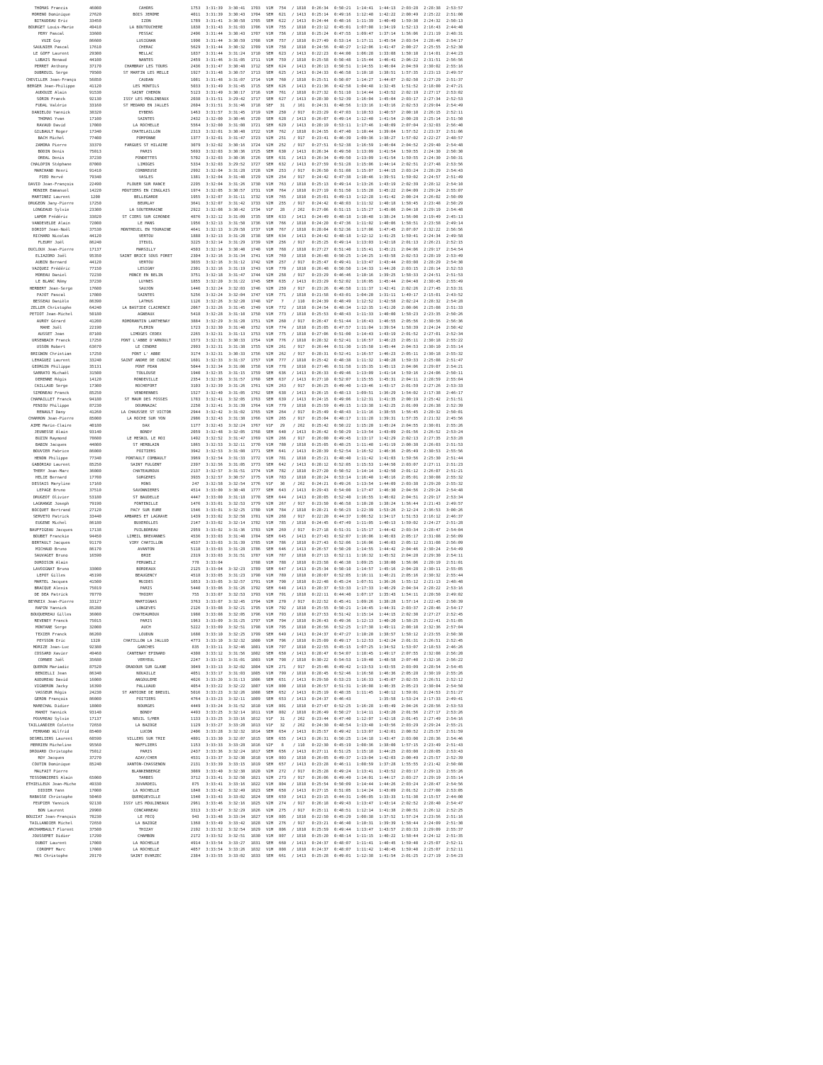| THOMAS Francis | 46000 | CAHORS | 1753 | 3:31:39 | 3:30:41 | 1703 | V1M | 754 | / 1810 | 0:26:34 | 0:50:21 | 1:14:41 | 1:44:13 | 2:03:28 | 2:28:38 | 2:53:57 |
| MORENO Dominique | 27620 | BOIS JEROME | 4011 | 3:31:39 | 3:30:43 | 1704 | SEM | 621 | / 1413 | 0:25:14 | 0:49:16 | 1:12:48 | 1:42:22 | 2:00:49 | 2:25:22 | 2:51:00 |
| BITAUDEAU Eric | 33450 | IZON | 1789 | 3:31:41 | 3:30:58 | 1705 | SEM | 622 | / 1413 | 0:24:44 | 0:48:16 | 1:11:39 | 1:40:49 | 1:59:30 | 2:24:32 | 2:50:13 |
| BOURGET Louis-Marie | 49410 | LA BOUTOUCHERE | 1838 | 3:31:43 | 3:31:03 | 1706 | V1M | 755 | / 1810 | 0:23:12 | 0:45:01 | 1:07:08 | 1:34:19 | 1:52:13 | 2:16:43 | 2:44:40 |
| PERY Pascal | 33600 | PESSAC | 2496 | 3:31:44 | 3:30:43 | 1707 | V1M | 756 | / 1810 | 0:25:24 | 0:47:55 | 1:09:47 | 1:37:14 | 1:56:06 | 2:21:19 | 2:48:31 |
| VUZE Guy | 86600 | LUSIGNAN | 1990 | 3:31:44 | 3:30:59 | 1708 | V1M | 757 | / 1810 | 0:27:49 | 0:53:14 | 1:17:11 | 1:45:54 | 2:03:54 | 2:28:46 | 2:54:17 |
| SAULNIER Pascal | 17610 | CHERAC | 5629 | 3:31:44 | 3:30:32 | 1709 | V1M | 758 | / 1810 | 0:24:56 | 0:48:27 | 1:12:06 | 1:41:47 | 2:00:27 | 2:25:55 | 2:52:30 |
| LE GOFF Laurent | 29300 | MELLAC | 1837 | 3:31:44 | 3:31:24 | 1710 | SEM | 623 | / 1413 | 0:22:23 | 0:44:00 | 1:06:28 | 1:33:08 | 1:50:10 | 2:14:01 | 2:44:23 |
| LUBAIS Renaud | 44100 | NANTES | 2459 | 3:31:46 | 3:31:05 | 1711 | V1M | 759 | / 1810 | 0:25:58 | 0:50:48 | 1:15:44 | 1:46:41 | 2:06:22 | 2:31:51 | 2:56:56 |
| PERRET Anthony | 37170 | CHAMBRAY LES TOURS | 2436 | 3:31:47 | 3:30:48 | 1712 | SEM | 624 | / 1413 | 0:26:13 | 0:50:51 | 1:14:55 | 1:46:04 | 2:04:59 | 2:30:02 | 2:55:16 |
| DUBREUIL Serge | 79500 | ST MARTIN LES MELLE | 1927 | 3:31:48 | 3:30:57 | 1713 | SEM | 625 | / 1413 | 0:24:33 | 0:46:58 | 1:10:18 | 1:38:51 | 1:57:35 | 2:23:13 | 2:49:57 |
| CHEVILLER Jean-Franço | 56850 | CAUDAN | 1081 | 3:31:48 | 3:31:07 | 1714 | V1M | 760 | / 1810 | 0:25:51 | 0:50:07 | 1:14:27 | 1:44:07 | 2:02:50 | 2:27:29 | 2:51:37 |
| BERGER Jean-Philippe | 41120 | LES MONTILS | 5033 | 3:31:49 | 3:31:45 | 1715 | SEM | 626 | / 1413 | 0:21:36 | 0:42:58 | 1:04:48 | 1:32:45 | 1:51:52 | 2:18:00 | 2:47:21 |
| AUDOUZE Alain | 91530 | SAINT CHERON | 5123 | 3:31:49 | 3:30:17 | 1716 | V1M | 761 | / 1810 | 0:27:32 | 0:51:10 | 1:14:44 | 1:43:52 | 2:02:19 | 2:27:17 | 2:53:02 |
| SORIN Franck | 92130 | ISSY LES MOULINEAUX | 2038 | 3:31:51 | 3:29:42 | 1717 | SEM | 627 | / 1413 | 0:28:30 | 0:52:39 | 1:16:04 | 1:45:04 | 2:03:17 | 2:27:34 | 2:52:53 |
| FUDAL Valérie | 33160 | ST MEDARD EN JALLES | 2604 | 3:31:51 | 3:31:46 | 1718 | SEF | 31 | / 161 | 0:24:31 | 0:48:56 | 1:13:16 | 1:43:16 | 2:02:53 | 2:29:04 | 2:54:49 |
| DANIELOU Yannick | 38320 | EYBENS | 1463 | 3:31:57 | 3:31:45 | 1719 | V2M | 250 | / 917 | 0:23:29 | 0:47:03 | 1:10:53 | 1:40:57 | 2:00:10 | 2:26:15 | 2:52:11 |
| THOMAS Yvan | 17100 | SAINTES | 2432 | 3:32:00 | 3:30:46 | 1720 | SEM | 628 | / 1413 | 0:26:07 | 0:49:14 | 1:12:40 | 1:41:54 | 2:00:28 | 2:25:14 | 2:51:50 |
| RAVAUD David | 17000 | LA ROCHELLE | 5564 | 3:32:00 | 3:31:08 | 1721 | SEM | 629 | / 1413 | 0:28:19 | 0:53:11 | 1:17:46 | 1:48:09 | 2:07:04 | 2:32:03 | 2:56:40 |
| GILBAULT Roger | 17340 | CHATELAILLON | 2313 | 3:32:01 | 3:30:48 | 1722 | V1M | 762 | / 1810 | 0:24:55 | 0:47:40 | 1:10:44 | 1:39:04 | 1:57:52 | 2:23:37 | 2:51:06 |
| BACH Michel | 77400 | POMPONNE | 1377 | 3:32:01 | 3:31:47 | 1723 | V2M | 251 | / 917 | 0:23:41 | 0:46:39 | 1:09:36 | 1:38:27 | 1:57:02 | 2:22:27 | 2:48:57 |
| ZAMORA Pierre | 33370 | FARGUES ST HILAIRE | 3079 | 3:32:02 | 3:30:16 | 1724 | V2M | 252 | / 917 | 0:27:51 | 0:52:38 | 1:16:59 | 1:46:04 | 2:04:52 | 2:29:40 | 2:54:48 |
| BODIN Denis | 75013 | PARIS | 5693 | 3:32:03 | 3:30:36 | 1725 | SEM | 630 | / 1413 | 0:26:34 | 0:49:50 | 1:13:09 | 1:41:54 | 1:59:55 | 2:24:30 | 2:50:30 |
| OREAL Denis | 37230 | FONDETTES | 5702 | 3:32:03 | 3:30:36 | 1726 | SEM | 631 | / 1413 | 0:26:34 | 0:49:50 | 1:13:09 | 1:41:54 | 1:59:55 | 2:24:30 | 2:50:31 |
| CHALOPIN Stéphane | 87000 | LIMOGES | 5334 | 3:32:03 | 3:29:52 | 1727 | SEM | 632 | / 1413 | 0:27:59 | 0:51:28 | 1:15:06 | 1:44:14 | 2:02:51 | 2:27:48 | 2:53:56 |
| MARCHAND Henri | 91410 | CORBREUSE | 2992 | 3:32:04 | 3:31:28 | 1728 | V2M | 253 | / 917 | 0:26:50 | 0:51:08 | 1:15:07 | 1:44:15 | 2:03:24 | 2:28:29 | 2:54:43 |
| PIED Hervé | 79340 | VASLES | 1381 | 3:32:04 | 3:31:40 | 1729 | V2M | 254 | / 917 | 0:24:42 | 0:47:38 | 1:10:46 | 1:39:51 | 1:59:02 | 2:24:57 | 2:51:49 |
| DAVID Jean-François | 22490 | PLOUER SUR RANCE | 2295 | 3:32:04 | 3:31:26 | 1730 | V1M | 763 | / 1810 | 0:25:13 | 0:49:14 | 1:13:26 | 1:43:19 | 2:02:39 | 2:28:12 | 2:54:10 |
| MONIER Emmanuel | 14220 | MOUTIERS EN CINGLAIS | 1974 | 3:32:05 | 3:30:57 | 1731 | V1M | 764 | / 1810 | 0:27:19 | 0:51:50 | 1:15:28 | 1:45:22 | 2:04:09 | 2:29:24 | 2:55:07 |
| MARTINEZ Laurent | 1200 | BELLEGARDE | 1955 | 3:32:07 | 3:31:11 | 1732 | V1M | 765 | / 1810 | 0:25:01 | 0:49:13 | 1:12:28 | 1:41:42 | 2:00:24 | 2:26:02 | 2:50:09 |
| DRUGEON Jany-Pierre | 17250 | BEURLAY | 3641 | 3:32:07 | 3:31:42 | 1733 | V2M | 255 | / 917 | 0:24:42 | 0:48:03 | 1:11:32 | 1:40:18 | 1:58:45 | 2:23:48 | 2:50:29 |
| LONGEAUD Sylvie | 23300 | LA SOUTERRAINE | 2922 | 3:32:08 | 3:30:42 | 1734 | V1F | 28 | / 262 | 0:27:06 | 0:51:15 | 1:15:27 | 1:45:06 | 2:04:10 | 2:29:19 | 2:54:48 |
| LAMOR Frédéric | 33820 | ST CIERS SUR GIRONDE | 4876 | 3:32:12 | 3:31:09 | 1735 | SEM | 633 | / 1413 | 0:24:49 | 0:48:18 | 1:10:48 | 1:38:24 | 1:56:00 | 2:19:49 | 2:45:13 |
| VANDEVELDE Alain | 72000 | LE MANS | 1956 | 3:32:13 | 3:31:50 | 1736 | V1M | 766 | / 1810 | 0:24:20 | 0:47:36 | 1:11:02 | 1:40:06 | 1:58:51 | 2:23:58 | 2:49:14 |
| DORIOT Jean-Noël | 37530 | MONTREUIL EN TOURAINE | 4641 | 3:32:13 | 3:29:58 | 1737 | V1M | 767 | / 1810 | 0:28:04 | 0:52:36 | 1:17:06 | 1:47:45 | 2:07:07 | 2:32:22 | 2:56:56 |
| RICHARD Nicolas | 44120 | VERTOU | 1888 | 3:32:13 | 3:31:20 | 1738 | SEM | 634 | / 1413 | 0:24:42 | 0:48:18 | 1:12:12 | 1:41:25 | 1:59:41 | 2:24:34 | 2:49:58 |
| FLEURY Joël | 86240 | ITEUIL | 3225 | 3:32:14 | 3:31:29 | 1739 | V2M | 256 | / 917 | 0:25:25 | 0:49:14 | 1:13:03 | 1:42:18 | 2:01:13 | 2:26:21 | 2:52:15 |
| DUCLOUX Jean-Pierre | 17137 | MARSILLY | 4503 | 3:32:14 | 3:30:40 | 1740 | V1M | 768 | / 1810 | 0:27:27 | 0:51:40 | 1:15:41 | 1:45:21 | 2:04:06 | 2:29:17 | 2:54:54 |
| ELIAZORD Joël | 95350 | SAINT BRICE SOUS FORET | 2304 | 3:32:16 | 3:31:34 | 1741 | V1M | 769 | / 1810 | 0:26:48 | 0:50:25 | 1:14:25 | 1:43:58 | 2:02:53 | 2:28:19 | 2:53:49 |
| AUBIN Bernard | 44120 | VERTOU | 3035 | 3:32:16 | 3:31:12 | 1742 | V2M | 257 | / 917 | 0:25:47 | 0:49:41 | 1:13:47 | 1:43:44 | 2:03:08 | 2:28:29 | 2:54:30 |
| VAZQUEZ Frédéric | 77150 | LESIGNY | 2301 | 3:32:16 | 3:31:19 | 1743 | V1M | 770 | / 1810 | 0:26:48 | 0:50:50 | 1:14:33 | 1:44:20 | 2:03:15 | 2:28:14 | 2:52:53 |
| MOREAU Daniel | 72230 | MONCE EN BELIN | 3751 | 3:32:18 | 3:31:47 | 1744 | V2M | 258 | / 917 | 0:23:29 | 0:46:46 | 1:10:16 | 1:39:25 | 1:58:33 | 2:24:51 | 2:51:53 |
| LE BLANC Rémy | 37230 | LUYNES | 1855 | 3:32:20 | 3:31:22 | 1745 | SEM | 635 | / 1413 | 0:23:29 | 0:52:02 | 1:16:05 | 1:45:44 | 2:04:48 | 2:30:45 | 2:55:49 |
| HERBERT Jean-Serge | 17600 | SAUJON | 1446 | 3:32:24 | 3:32:03 | 1746 | V2M | 259 | / 917 | 0:23:26 | 0:46:58 | 1:11:37 | 1:42:41 | 2:02:26 | 2:27:45 | 2:53:31 |
| PAJOT Pascal | 17800 | SAINTES | 5256 | 3:32:24 | 3:32:04 | 1747 | V1M | 771 | / 1810 | 0:21:58 | 0:43:01 | 1:04:20 | 1:31:11 | 1:49:17 | 2:15:01 | 2:43:52 |
| BESSEAU Danièle | 86390 | LATHUS | 1126 | 3:32:26 | 3:32:20 | 1748 | V2F | 7 | / 110 | 0:24:39 | 0:48:49 | 1:12:52 | 1:42:58 | 2:02:24 | 2:28:32 | 2:54:28 |
| ZELLER Christophe | 64240 | LA BASTIDE CLAIRENCE | 2067 | 3:32:26 | 3:31:45 | 1749 | V1M | 772 | / 1810 | 0:24:54 | 0:48:34 | 1:12:35 | 1:41:20 | 2:00:06 | 2:25:08 | 2:51:33 |
| PETIOT Jean-Michel | 50180 | AGNEAUX | 5418 | 3:32:28 | 3:31:10 | 1750 | V1M | 773 | / 1810 | 0:25:53 | 0:48:43 | 1:11:33 | 1:40:00 | 1:58:23 | 2:23:35 | 2:50:26 |
| AUROY Gérard | 41200 | ROMORANTIN LANTHENAY | 3884 | 3:32:29 | 3:31:20 | 1751 | V2M | 260 | / 917 | 0:26:47 | 0:51:44 | 1:16:43 | 1:46:55 | 2:05:56 | 2:30:56 | 2:56:36 |
| MAHE Joël | 22190 | PLERIN | 1723 | 3:32:30 | 3:31:40 | 1752 | V1M | 774 | / 1810 | 0:25:05 | 0:47:57 | 1:11:04 | 1:39:54 | 1:58:39 | 2:24:24 | 2:50:42 |
| AUSSET Jean | 87100 | LIMOGES CEDEX | 2265 | 3:32:31 | 3:31:13 | 1753 | V1M | 775 | / 1810 | 0:27:06 | 0:51:00 | 1:14:43 | 1:43:19 | 2:01:52 | 2:27:01 | 2:52:34 |
| URSENBACH Franck | 17250 | PONT L'ABBE D'ARNOULT | 1573 | 3:32:31 | 3:30:33 | 1754 | V1M | 776 | / 1810 | 0:28:32 | 0:52:41 | 1:16:57 | 1:46:23 | 2:05:11 | 2:30:18 | 2:55:22 |
| USSON Robert | 63670 | LE CENDRE | 2993 | 3:32:31 | 3:31:38 | 1755 | V2M | 261 | / 917 | 0:26:44 | 0:51:30 | 1:15:50 | 1:45:44 | 2:04:53 | 2:30:10 | 2:55:14 |
| BRIGNON Christian | 17250 | PONT L' ABBE | 3174 | 3:32:31 | 3:30:33 | 1756 | V2M | 262 | / 917 | 0:28:31 | 0:52:41 | 1:16:57 | 1:46:23 | 2:05:11 | 2:30:18 | 2:55:32 |
| LEHAGUEZ Laurent | 33240 | SAINT ANDRE DE CUBZAC | 1601 | 3:32:33 | 3:31:37 | 1757 | V1M | 777 | / 1810 | 0:25:42 | 0:48:38 | 1:11:32 | 1:40:28 | 1:59:33 | 2:25:08 | 2:51:47 |
| GEORGIN Philippe | 35131 | PONT PEAN | 5044 | 3:32:34 | 3:31:00 | 1758 | V1M | 778 | / 1810 | 0:27:46 | 0:51:58 | 1:15:35 | 1:45:13 | 2:04:06 | 2:29:07 | 2:54:21 |
| SARRATO Michaël | 31500 | TOULOUSE | 1940 | 3:32:35 | 3:31:15 | 1759 | SEM | 636 | / 1413 | 0:26:33 | 0:49:46 | 1:13:09 | 1:41:14 | 1:59:16 | 2:24:06 | 2:50:11 |
| DERENNE Régis | 14120 | RONDEVILLE | 2354 | 3:32:36 | 3:31:57 | 1760 | SEM | 637 | / 1413 | 0:27:10 | 0:52:07 | 1:15:55 | 1:45:31 | 2:04:11 | 2:28:59 | 2:55:04 |
| CAILLAUD Serge | 17300 | ROCHEFORT | 3103 | 3:32:39 | 3:31:26 | 1761 | V2M | 263 | / 917 | 0:26:25 | 0:49:40 | 1:13:46 | 1:43:17 | 2:01:59 | 2:27:26 | 2:53:33 |
| SIMONEAU Franck | 85250 | VENDRENNES | 1527 | 3:32:40 | 3:31:05 | 1762 | SEM | 638 | / 1413 | 0:26:15 | 0:48:13 | 1:09:51 | 1:36:29 | 1:54:02 | 2:17:38 | 2:46:17 |
| CHAMAILLET Franck | 94180 | ST MAUR DES FOSSES | 1783 | 3:32:41 | 3:32:05 | 1763 | SEM | 639 | / 1413 | 0:24:15 | 0:49:06 | 1:12:31 | 1:41:35 | 2:00:19 | 2:25:42 | 2:51:51 |
| FENIOU Philippe | 87230 | DOURNAZAC | 2250 | 3:32:41 | 3:31:39 | 1764 | V1M | 779 | / 1810 | 0:25:59 | 0:49:15 | 1:13:38 | 1:42:25 | 2:01:09 | 2:26:38 | 2:52:39 |
| RENAULT Dany | 41260 | LA CHAUSSEE ST VICTOR | 2944 | 3:32:42 | 3:31:02 | 1765 | V2M | 264 | / 917 | 0:25:49 | 0:48:43 | 1:11:16 | 1:38:55 | 1:56:45 | 2:20:32 | 2:50:01 |
| CHARRON Jean-Pierre | 85000 | LA ROCHE SUR YON | 2986 | 3:32:43 | 3:31:38 | 1766 | V2M | 265 | / 917 | 0:25:04 | 0:48:17 | 1:11:28 | 1:39:31 | 1:57:35 | 2:21:32 | 2:45:56 |
| AIME Marie-Claire | 40180 | DAX | 1177 | 3:32:43 | 3:32:24 | 1767 | V1F | 29 | / 262 | 0:25:42 | 0:50:22 | 1:15:20 | 1:45:24 | 2:04:55 | 2:30:01 | 2:55:26 |
| JEUNESSE Alain | 93140 | BONDY | 2059 | 3:32:48 | 3:32:05 | 1768 | SEM | 640 | / 1413 | 0:26:42 | 0:50:29 | 1:13:54 | 1:43:09 | 2:01:56 | 2:26:52 | 2:53:24 |
| BUZIN Raymond | 78600 | LE MESNIL LE ROI | 1492 | 3:32:52 | 3:31:47 | 1769 | V2M | 266 | / 917 | 0:26:00 | 0:49:45 | 1:13:17 | 1:42:29 | 2:02:13 | 2:27:35 | 2:53:28 |
| BABIN Jacques | 44800 | ST HERBLAIN | 1865 | 3:32:53 | 3:32:11 | 1770 | V1M | 780 | / 1810 | 0:25:05 | 0:48:25 | 1:11:48 | 1:41:19 | 2:00:38 | 2:26:03 | 2:51:53 |
| BOUVIER Fabrice | 86000 | POITIERS | 3942 | 3:32:53 | 3:31:08 | 1771 | SEM | 641 | / 1413 | 0:28:39 | 0:52:54 | 1:16:52 | 1:46:36 | 2:05:49 | 2:30:53 | 2:55:56 |
| HENON Philippe | 77340 | PONTAULT COMBAULT | 3969 | 3:32:54 | 3:31:33 | 1772 | V1M | 781 | / 1810 | 0:25:21 | 0:48:40 | 1:11:42 | 1:41:03 | 1:59:56 | 2:25:30 | 2:51:44 |
| GABORIAU Laurent | 85250 | SAINT FULGENT | 2397 | 3:32:56 | 3:31:05 | 1773 | SEM | 642 | / 1413 | 0:28:12 | 0:52:05 | 1:15:53 | 1:44:50 | 2:03:07 | 2:27:11 | 2:51:23 |
| THERY Jean-Marc | 36000 | CHATEAUROUX | 2137 | 3:32:57 | 3:31:51 | 1774 | V1M | 782 | / 1810 | 0:27:20 | 0:50:52 | 1:14:14 | 1:42:50 | 2:01:12 | 2:26:07 | 2:51:21 |
| HELIE Bernard | 17700 | SURGERES | 3935 | 3:32:57 | 3:30:57 | 1775 | V1M | 783 | / 1810 | 0:28:24 | 0:53:14 | 1:16:40 | 1:46:16 | 2:05:01 | 2:30:08 | 2:55:32 |
| DESSAIS Maryline | 17160 | MONS | 247 | 3:32:58 | 3:32:54 | 1776 | V1F | 30 | / 262 | 0:24:21 | 0:49:26 | 1:13:54 | 1:44:09 | 2:03:38 | 2:29:20 | 2:55:32 |
| LEPAGE Bruno | 37510 | SAVONNIERES | 4514 | 3:33:00 | 3:30:48 | 1777 | SEM | 643 | / 1413 | 0:29:43 | 0:54:00 | 1:17:47 | 1:46:30 | 2:04:56 | 2:29:24 | 2:54:48 |
| DRUGEOT Olivier | 53180 | ST BAUDELLE | 4447 | 3:33:00 | 3:31:18 | 1778 | SEM | 644 | / 1413 | 0:28:05 | 0:52:40 | 1:16:55 | 1:46:02 | 2:04:51 | 2:29:17 | 2:53:34 |
| LAGRANGE Joseph | 79190 | FONTENILLE | 1476 | 3:33:01 | 3:32:53 | 1779 | V2M | 267 | / 917 | 0:23:50 | 0:46:58 | 1:10:20 | 1:38:24 | 1:56:44 | 2:21:43 | 2:49:57 |
| BOCQUET Bertrand | 27120 | PACY SUR EURE | 1546 | 3:33:01 | 3:32:25 | 1780 | V1M | 784 | / 1810 | 0:28:21 | 0:56:23 | 1:22:39 | 1:53:26 | 2:12:24 | 2:36:53 | 3:00:26 |
| SERVETO Patrick | 33440 | AMBARES ET LAGRAVE | 1439 | 3:33:02 | 3:32:58 | 1781 | V2M | 268 | / 917 | 0:22:20 | 0:44:37 | 1:06:52 | 1:34:17 | 1:51:53 | 2:16:12 | 2:46:37 |
| EUGENE Michel | 86180 | BUXEROLLES | 2147 | 3:33:02 | 3:32:14 | 1782 | V1M | 785 | / 1810 | 0:24:45 | 0:47:49 | 1:11:05 | 1:40:13 | 1:59:02 | 2:24:27 | 2:51:28 |
| BAUFFIGEAU Jacques | 17138 | PUILBOREAU | 2959 | 3:33:02 | 3:31:36 | 1783 | V2M | 269 | / 917 | 0:27:18 | 0:51:31 | 1:15:17 | 1:44:42 | 2:03:34 | 2:28:47 | 2:54:04 |
| BOUBET Franckie | 94450 | LIMEIL BREVANNES | 4536 | 3:33:03 | 3:31:40 | 1784 | SEM | 645 | / 1413 | 0:27:43 | 0:52:07 | 1:16:06 | 1:46:03 | 2:05:17 | 2:31:08 | 2:56:09 |
| BERTAULT Jacques | 91170 | VIRY CHATILLON | 4537 | 3:33:03 | 3:31:39 | 1785 | V1M | 786 | / 1810 | 0:27:43 | 0:52:06 | 1:16:06 | 1:46:03 | 2:05:12 | 2:31:08 | 2:56:09 |
| MICHAUD Bruno | 86170 | AVANTON | 5118 | 3:33:03 | 3:31:28 | 1786 | SEM | 646 | / 1413 | 0:26:57 | 0:50:20 | 1:14:55 | 1:44:42 | 2:04:46 | 2:30:24 | 2:54:49 |
| SAUVAGET Bruno | 16590 | BRIE | 2319 | 3:33:03 | 3:31:51 | 1787 | V1M | 787 | / 1810 | 0:27:13 | 0:52:11 | 1:16:32 | 1:45:52 | 2:04:28 | 2:29:30 | 2:54:11 |
| DUROISIN Alain | | PERUWELZ | 778 | 3:33:04 | | 1788 | V1M | 788 | / 1810 | 0:23:58 | 0:46:38 | 1:09:25 | 1:38:00 | 1:56:06 | 2:20:19 | 2:51:01 |
| LAVOIGNAT Bruno | 33000 | BORDEAUX | 2125 | 3:33:04 | 3:32:23 | 1789 | SEM | 647 | / 1413 | 0:25:34 | 0:50:10 | 1:14:57 | 1:45:16 | 2:04:28 | 2:30:11 | 2:55:05 |
| LEPOT Gilles | 45190 | BEAUGENCY | 4518 | 3:33:05 | 3:31:23 | 1790 | V1M | 789 | / 1810 | 0:28:07 | 0:52:05 | 1:16:11 | 1:46:21 | 2:05:16 | 2:30:32 | 2:55:44 |
| MARTEL Jacques | 41500 | MUIDES | 1053 | 3:33:05 | 3:32:57 | 1791 | V1M | 790 | / 1810 | 0:22:48 | 0:45:24 | 1:07:51 | 1:36:26 | 1:55:12 | 2:21:13 | 2:48:48 |
| BRACQUE Alexis | 75019 | PARIS | 5440 | 3:33:06 | 3:31:26 | 1792 | SEM | 648 | / 1413 | 0:28:37 | 0:53:33 | 1:17:33 | 1:46:29 | 2:04:34 | 2:28:22 | 2:53:16 |
| DE DEA Patrick | 78770 | THOIRY | 755 | 3:33:07 | 3:32:53 | 1793 | V1M | 791 | / 1810 | 0:22:11 | 0:44:40 | 1:07:17 | 1:35:43 | 1:54:11 | 2:20:50 | 2:49:02 |
| BEYNEIX Jean-Pierre | 33127 | MARTIGNAS | 3763 | 3:33:07 | 3:32:45 | 1794 | V2M | 270 | / 917 | 0:22:52 | 0:45:41 | 1:09:26 | 1:38:28 | 1:57:14 | 2:22:45 | 2:50:39 |
| RAPIN Yannick | 85280 | LONGEVES | 2126 | 3:33:08 | 3:32:21 | 1795 | V1M | 792 | / 1810 | 0:25:55 | 0:50:21 | 1:14:45 | 1:44:31 | 2:03:37 | 2:28:46 | 2:54:17 |
| BOUQUEREAU Gilles | 36000 | CHATEAUROUX | 1980 | 3:33:08 | 3:32:05 | 1796 | V1M | 793 | / 1810 | 0:27:53 | 0:51:42 | 1:15:14 | 1:44:15 | 2:02:30 | 2:27:27 | 2:52:45 |
| REVENEY Franck | 75015 | PARIS | 1963 | 3:33:09 | 3:31:25 | 1797 | V1M | 794 | / 1810 | 0:26:43 | 0:49:36 | 1:12:13 | 1:40:20 | 1:58:25 | 2:22:41 | 2:51:05 |
| MONTANE Serge | 32000 | AUCH | 5222 | 3:33:09 | 3:32:51 | 1798 | V1M | 795 | / 1810 | 0:26:56 | 0:52:25 | 1:17:38 | 1:49:11 | 2:08:10 | 2:32:36 | 2:57:04 |
| TEXIER Franck | 86200 | LOUDUN | 1680 | 3:33:10 | 3:32:25 | 1799 | SEM | 649 | / 1413 | 0:24:37 | 0:47:27 | 1:10:20 | 1:38:57 | 1:58:12 | 2:23:55 | 2:50:38 |
| PEYSSON Eric | 1320 | CHATILLON LA JALLUD | 4773 | 3:33:10 | 3:32:32 | 1800 | V1M | 796 | / 1810 | 0:25:09 | 0:49:17 | 1:12:53 | 1:42:24 | 2:01:31 | 2:26:51 | 2:52:45 |
| MORIZE Jean-Luc | 92380 | GARCHES | 835 | 3:33:11 | 3:32:46 | 1801 | V1M | 797 | / 1810 | 0:22:55 | 0:45:15 | 1:07:25 | 1:34:52 | 1:53:07 | 2:18:53 | 2:46:26 |
| COSSARD Xavier | 49460 | CANTENAY EPINARD | 4308 | 3:33:12 | 3:31:56 | 1802 | SEM | 650 | / 1413 | 0:28:47 | 0:54:07 | 1:18:45 | 1:49:17 | 2:07:55 | 2:32:08 | 2:56:20 |
| CORNEE Joël | 35680 | VERYEUL | 2247 | 3:33:13 | 3:31:01 | 1803 | V1M | 798 | / 1810 | 0:30:22 | 0:54:53 | 1:19:40 | 1:48:58 | 2:07:40 | 2:32:16 | 2:56:22 |
| QUERON Mariadic | 87520 | ORADOUR SUR GLANE | 3049 | 3:33:13 | 3:32:02 | 1804 | V2M | 271 | / 917 | 0:25:46 | 0:49:42 | 1:13:53 | 1:43:55 | 2:03:09 | 2:28:54 | 2:54:45 |
| BENIELLI Jean | 86340 | NOUAILLE | 4051 | 3:33:17 | 3:31:03 | 1805 | V1M | 799 | / 1810 | 0:28:45 | 0:52:46 | 1:16:58 | 1:46:36 | 2:05:28 | 2:30:19 | 2:55:26 |
| AUDUREAU David | 16000 | ANGOULEME | 4026 | 3:33:20 | 3:31:13 | 1806 | SEM | 651 | / 1413 | 0:29:50 | 0:53:23 | 1:16:33 | 1:45:07 | 2:02:55 | 2:26:51 | 2:52:12 |
| VIGNERON Jacky | 16390 | PALLUAUD | 4054 | 3:33:22 | 3:32:22 | 1807 | V1M | 800 | / 1810 | 0:26:57 | 0:51:31 | 1:16:08 | 1:46:35 | 2:05:23 | 2:30:04 | 2:54:50 |
| VASSEUR Régis | 24230 | ST ANTOINE DE BREUIL | 5016 | 3:33:23 | 3:32:26 | 1808 | SEM | 652 | / 1413 | 0:25:19 | 0:48:35 | 1:11:45 | 1:40:12 | 1:59:01 | 2:24:53 | 2:51:27 |
| GERON François | 86000 | POITIERS | 4764 | 3:33:23 | 3:32:11 | 1809 | SEM | 653 | / 1413 | 0:24:37 | 0:46:43 | | 1:35:58 | 1:53:24 | 2:17:33 | 2:49:41 |
| MARECHAL Didier | 18000 | BOURGES | 4449 | 3:33:24 | 3:31:52 | 1810 | V1M | 801 | / 1810 | 0:27:47 | 0:52:25 | 1:16:28 | 1:45:49 | 2:04:26 | 2:28:56 | 2:53:53 |
| MAHOT Yannick | 93140 | BONDY | 4493 | 3:33:25 | 3:32:14 | 1811 | V1M | 802 | / 1810 | 0:26:49 | 0:50:27 | 1:14:11 | 1:43:20 | 2:01:56 | 2:27:17 | 2:53:26 |
| POUVREAU Sylvie | 17137 | NEUIL S/MER | 1133 | 3:33:25 | 3:33:16 | 1812 | V1F | 31 | / 262 | 0:23:44 | 0:47:40 | 1:12:07 | 1:42:18 | 2:01:45 | 2:27:49 | 2:54:16 |
| TAILLANDIER Colette | 72650 | LA BAZOGE | 1129 | 3:33:27 | 3:33:20 | 1813 | V1F | 32 | / 262 | 0:24:30 | 0:48:54 | 1:13:40 | 1:43:56 | 2:03:29 | 2:29:24 | 2:55:21 |
| FERRAND Wilfrid | 85400 | LUCON | 2406 | 3:33:28 | 3:32:32 | 1814 | SEM | 654 | / 1413 | 0:25:57 | 0:49:42 | 1:13:07 | 1:42:01 | 2:00:52 | 2:25:57 | 2:51:59 |
| DESMELIERS Laurent | 60590 | VILLERS SUR TRIE | 4801 | 3:33:30 | 3:32:07 | 1815 | SEM | 655 | / 1413 | 0:26:31 | 0:50:25 | 1:14:18 | 1:43:47 | 2:03:00 | 2:28:36 | 2:54:46 |
| MERRIEN Micheline | 95560 | MAFFLIERS | 1153 | 3:33:33 | 3:33:28 | 1816 | V2F | 8 | / 110 | 0:22:30 | 0:45:19 | 1:08:36 | 1:38:00 | 1:57:15 | 2:23:49 | 2:51:43 |
| DROUARD Christophe | 75012 | PARIS | 2437 | 3:33:36 | 3:32:24 | 1817 | SEM | 656 | / 1413 | 0:27:11 | 0:51:25 | 1:15:18 | 1:44:25 | 2:03:08 | 2:28:05 | 2:53:43 |
| ROY Jacques | 37270 | AZAY/CHER | 4531 | 3:33:37 | 3:32:30 | 1818 | V1M | 803 | / 1810 | 0:26:05 | 0:49:37 | 1:13:04 | 1:42:03 | 2:00:49 | 2:25:57 | 2:52:39 |
| COUTIN Dominique | 85240 | XANTON-CHASSENON | 2131 | 3:33:39 | 3:33:15 | 1819 | SEM | 657 | / 1413 | 0:23:28 | 0:46:11 | 1:08:59 | 1:37:28 | 1:55:55 | 2:21:42 | 2:50:08 |
| MALFAIT Pierre | | BLANKENBERGE | 3089 | 3:33:40 | 3:32:38 | 1820 | V2M | 272 | / 917 | 0:25:28 | 0:49:24 | 1:13:41 | 1:43:52 | 2:03:17 | 2:29:13 | 2:55:26 |
| TESSONNIERES Alain | 65000 | TARBES | 3712 | 3:33:41 | 3:32:50 | 1821 | V2M | 273 | / 917 | 0:26:06 | 0:49:49 | 1:14:01 | 1:44:17 | 2:03:27 | 2:29:19 | 2:55:14 |
| ETHIELLEUX Jean-Miche | 49330 | JUVARDEIL | 875 | 3:33:41 | 3:33:16 | 1822 | V1M | 804 | / 1810 | 0:25:54 | 0:50:09 | 1:14:44 | 1:44:26 | 2:03:24 | 2:28:47 | 2:54:56 |
| DIDIER Yann | 17000 | LA ROCHELLE | 1848 | 3:33:42 | 3:32:49 | 1823 | SEM | 658 | / 1413 | 0:27:15 | 0:51:05 | 1:14:24 | 1:43:09 | 2:01:52 | 2:27:00 | 2:53:05 |
| RABASSE Christophe | 50460 | QUERQUEVILLE | 1540 | 3:33:43 | 3:33:02 | 1824 | SEM | 659 | / 1413 | 0:23:15 | 0:44:31 | 1:06:05 | 1:33:33 | 1:51:30 | 2:15:57 | 2:44:00 |
| FEUPIER Yannick | 92130 | ISSY LES MOULINEAUX | 2961 | 3:33:46 | 3:32:16 | 1825 | V2M | 274 | / 917 | 0:26:18 | 0:49:43 | 1:13:47 | 1:43:14 | 2:02:52 | 2:28:40 | 2:54:47 |
| BON Laurent | 29900 | CONCARNEAU | 3313 | 3:33:47 | 3:32:29 | 1826 | V2M | 275 | / 917 | 0:25:11 | 0:48:51 | 1:12:14 | 1:41:38 | 2:00:51 | 2:26:12 | 2:52:25 |
| BOUZIAT Jean-François | 78230 | LE PECQ | 943 | 3:33:48 | 3:33:34 | 1827 | V1M | 805 | / 1810 | 0:22:50 | 0:45:29 | 1:08:38 | 1:37:52 | 1:57:24 | 2:23:56 | 2:51:16 |
| TAILLANDIER Michel | 72650 | LA BAZOGE | 1368 | 3:33:49 | 3:33:42 | 1828 | V2M | 276 | / 917 | 0:23:21 | 0:46:40 | 1:10:31 | 1:39:39 | 1:58:44 | 2:24:09 | 2:51:30 |
| ARCHAMBAULT Florent | 37500 | THIZAY | 2192 | 3:33:52 | 3:32:54 | 1829 | V1M | 806 | / 1810 | 0:25:59 | 0:49:44 | 1:13:47 | 1:43:57 | 2:03:33 | 2:29:09 | 2:55:37 |
| JOUSSEMET Didier | 17290 | CHAMBON | 2172 | 3:33:52 | 3:32:51 | 1830 | V1M | 807 | / 1810 | 0:25:20 | 0:48:14 | 1:11:15 | 1:40:22 | 1:58:44 | 2:24:12 | 2:51:35 |
| DUBOT Laurent | 17000 | LA ROCHELLE | 4914 | 3:33:54 | 3:33:27 | 1831 | SEM | 660 | / 1413 | 0:24:37 | 0:48:07 | 1:11:41 | 1:40:45 | 1:59:40 | 2:25:07 | 2:52:11 |
| COROMPT Marc | 17000 | LA ROCHELLE | 4057 | 3:33:54 | 3:33:26 | 1832 | V1M | 808 | / 1810 | 0:24:37 | 0:48:07 | 1:11:42 | 1:40:45 | 1:59:40 | 2:25:07 | 2:52:11 |
| MAS Christophe | 29170 | SAINT EVARZEC | 2384 | 3:33:55 | 3:33:02 | 1833 | SEM | 661 | / 1413 | 0:25:28 | 0:49:01 | 1:12:38 | 1:41:54 | 2:01:25 | 2:27:19 | 2:54:23 |